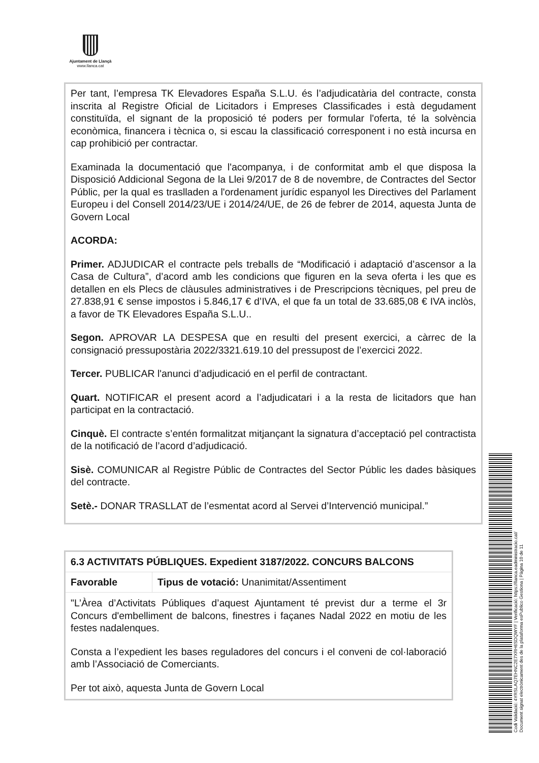Ajuntament de Llançà
www.llanca.cat
Per tant, l’empresa TK Elevadores España S.L.U. és l’adjudicatària del contracte, consta inscrita al Registre Oficial de Licitadors i Empreses Classificades i està degudament constituïda, el signant de la proposició té poders per formular l'oferta, té la solvència econòmica, financera i tècnica o, si escau la classificació corresponent i no està incursa en cap prohibició per contractar.
Examinada la documentació que l'acompanya, i de conformitat amb el que disposa la Disposició Addicional Segona de la Llei 9/2017 de 8 de novembre, de Contractes del Sector Públic, per la qual es traslladen a l'ordenament jurídic espanyol les Directives del Parlament Europeu i del Consell 2014/23/UE i 2014/24/UE, de 26 de febrer de 2014, aquesta Junta de Govern Local
ACORDA:
Primer. ADJUDICAR el contracte pels treballs de “Modificació i adaptació d’ascensor a la Casa de Cultura”, d’acord amb les condicions que figuren en la seva oferta i les que es detallen en els Plecs de clàusules administratives i de Prescripcions tècniques, pel preu de 27.838,91 € sense impostos i 5.846,17 € d’IVA, el que fa un total de 33.685,08 € IVA inclòs, a favor de TK Elevadores España S.L.U..
Segon. APROVAR LA DESPESA que en resulti del present exercici, a càrrec de la consignació pressupostària 2022/3321.619.10 del pressupost de l’exercici 2022.
Tercer. PUBLICAR l'anunci d’adjudicació en el perfil de contractant.
Quart. NOTIFICAR el present acord a l’adjudicatari i a la resta de licitadors que han participat en la contractació.
Cinquè. El contracte s’entén formalitzat mitjançant la signatura d’acceptació pel contractista de la notificació de l’acord d’adjudicació.
Sisè. COMUNICAR al Registre Públic de Contractes del Sector Públic les dades bàsiques del contracte.
Setè.- DONAR TRASLLAT de l’esmentat acord al Servei d’Intervenció municipal.”
| 6.3 ACTIVITATS PÚBLIQUES. Expedient 3187/2022. CONCURS BALCONS | |
| Favorable | Tipus de votació: Unanimitat/Assentiment |
"L’Àrea d’Activitats Públiques d’aquest Ajuntament té previst dur a terme el 3r Concurs d'embelliment de balcons, finestres i façanes Nadal 2022 en motiu de les festes nadalenques.
Consta a l’expedient les bases reguladores del concurs i el conveni de col·laboració amb l’Associació de Comerciants.
Per tot això, aquesta Junta de Govern Local
Codi Validació: 4YRSLAQ7EHNC2E7XRH6SDQWYF | Verificació: https://llanca.eadministracio.cat/
Document signat electrònicament des de la plataforma esPublico Gestiona | Pàgina 10 de 11